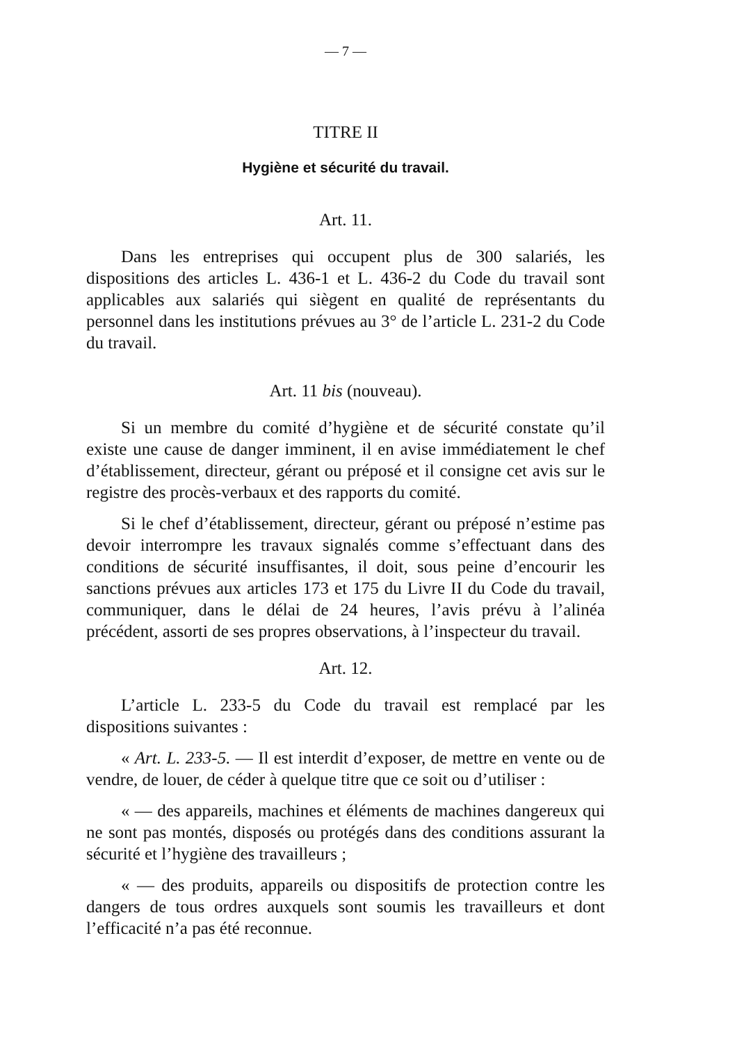— 7 —
TITRE II
Hygiène et sécurité du travail.
Art. 11.
Dans les entreprises qui occupent plus de 300 salariés, les dispositions des articles L. 436-1 et L. 436-2 du Code du travail sont applicables aux salariés qui siègent en qualité de représentants du personnel dans les institutions prévues au 3° de l’article L. 231-2 du Code du travail.
Art. 11 bis (nouveau).
Si un membre du comité d’hygiène et de sécurité constate qu’il existe une cause de danger imminent, il en avise immédiatement le chef d’établissement, directeur, gérant ou préposé et il consigne cet avis sur le registre des procès-verbaux et des rapports du comité.
Si le chef d’établissement, directeur, gérant ou préposé n’estime pas devoir interrompre les travaux signalés comme s’effectuant dans des conditions de sécurité insuffisantes, il doit, sous peine d’encourir les sanctions prévues aux articles 173 et 175 du Livre II du Code du travail, communiquer, dans le délai de 24 heures, l’avis prévu à l’alinéa précédent, assorti de ses propres observations, à l’inspecteur du travail.
Art. 12.
L’article L. 233-5 du Code du travail est remplacé par les dispositions suivantes :
« Art. L. 233-5. — Il est interdit d’exposer, de mettre en vente ou de vendre, de louer, de céder à quelque titre que ce soit ou d’utiliser :
« — des appareils, machines et éléments de machines dangereux qui ne sont pas montés, disposés ou protégés dans des conditions assurant la sécurité et l’hygiène des travailleurs ;
« — des produits, appareils ou dispositifs de protection contre les dangers de tous ordres auxquels sont soumis les travailleurs et dont l’efficacité n’a pas été reconnue.